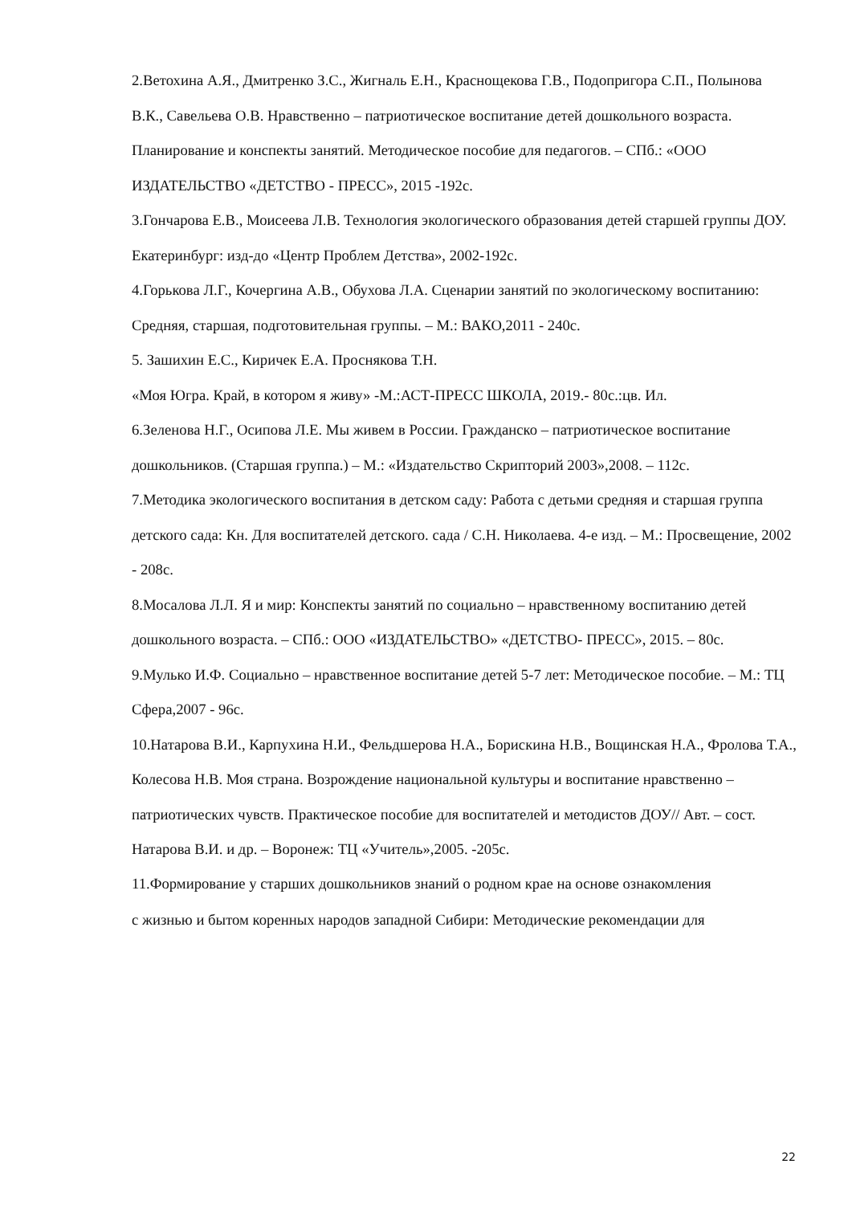2.Ветохина А.Я., Дмитренко З.С., Жигналь Е.Н., Краснощекова Г.В., Подопригора С.П., Полынова В.К., Савельева О.В. Нравственно – патриотическое воспитание детей дошкольного возраста. Планирование и конспекты занятий. Методическое пособие для педагогов. – СПб.: «ООО ИЗДАТЕЛЬСТВО «ДЕТСТВО - ПРЕСС», 2015 -192с.
3.Гончарова Е.В., Моисеева Л.В. Технология экологического образования детей старшей группы ДОУ. Екатеринбург: изд-до «Центр Проблем Детства», 2002-192с.
4.Горькова Л.Г., Кочергина А.В., Обухова Л.А. Сценарии занятий по экологическому воспитанию: Средняя, старшая, подготовительная группы. – М.: ВАКО,2011 - 240с.
5. Зашихин Е.С., Киричек Е.А. Проснякова Т.Н.
«Моя Югра. Край, в котором я живу» -М.:АСТ-ПРЕСС ШКОЛА, 2019.- 80с.:цв. Ил.
6.Зеленова Н.Г., Осипова Л.Е. Мы живем в России. Гражданско – патриотическое воспитание дошкольников. (Старшая группа.) – М.: «Издательство Скрипторий 2003»,2008. – 112с.
7.Методика экологического воспитания в детском саду: Работа с детьми средняя и старшая группа детского сада: Кн. Для воспитателей детского. сада / С.Н. Николаева. 4-е изд. – М.: Просвещение, 2002 - 208с.
8.Мосалова Л.Л. Я и мир: Конспекты занятий по социально – нравственному воспитанию детей дошкольного возраста. – СПб.: ООО «ИЗДАТЕЛЬСТВО» «ДЕТСТВО- ПРЕСС», 2015. – 80с.
9.Мулько И.Ф. Социально – нравственное воспитание детей 5-7 лет: Методическое пособие. – М.: ТЦ Сфера,2007 - 96с.
10.Натарова В.И., Карпухина Н.И., Фельдшерова Н.А., Борискина Н.В., Вощинская Н.А., Фролова Т.А., Колесова Н.В. Моя страна. Возрождение национальной культуры и воспитание нравственно – патриотических чувств. Практическое пособие для воспитателей и методистов ДОУ// Авт. – сост. Натарова В.И. и др. – Воронеж: ТЦ «Учитель»,2005. -205с.
11.Формирование у старших дошкольников знаний о родном крае на основе ознакомления
с жизнью и бытом коренных народов западной Сибири: Методические рекомендации для
22